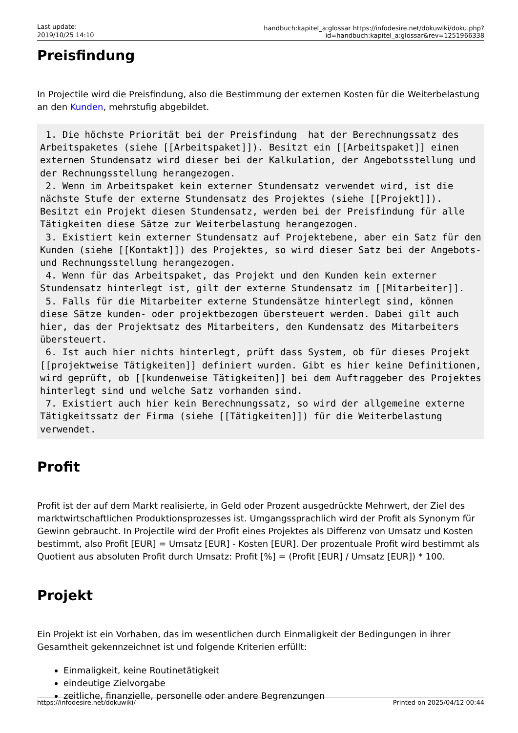Last update:
2019/10/25 14:10
handbuch:kapitel_a:glossar https://infodesire.net/dokuwiki/doku.php?id=handbuch:kapitel_a:glossar&rev=1251966338
Preisfindung
In Projectile wird die Preisfindung, also die Bestimmung der externen Kosten für die Weiterbelastung an den Kunden, mehrstufig abgebildet.
 1. Die höchste Priorität bei der Preisfindung  hat der Berechnungssatz des Arbeitspaketes (siehe [[Arbeitspaket]]). Besitzt ein [[Arbeitspaket]] einen externen Stundensatz wird dieser bei der Kalkulation, der Angebotsstellung und der Rechnungsstellung herangezogen.
 2. Wenn im Arbeitspaket kein externer Stundensatz verwendet wird, ist die nächste Stufe der externe Stundensatz des Projektes (siehe [[Projekt]]). Besitzt ein Projekt diesen Stundensatz, werden bei der Preisfindung für alle Tätigkeiten diese Sätze zur Weiterbelastung herangezogen.
 3. Existiert kein externer Stundensatz auf Projektebene, aber ein Satz für den Kunden (siehe [[Kontakt]]) des Projektes, so wird dieser Satz bei der Angebots- und Rechnungsstellung herangezogen.
 4. Wenn für das Arbeitspaket, das Projekt und den Kunden kein externer Stundensatz hinterlegt ist, gilt der externe Stundensatz im [[Mitarbeiter]].
 5. Falls für die Mitarbeiter externe Stundensätze hinterlegt sind, können diese Sätze kunden- oder projektbezogen übersteuert werden. Dabei gilt auch hier, das der Projektsatz des Mitarbeiters, den Kundensatz des Mitarbeiters übersteuert.
 6. Ist auch hier nichts hinterlegt, prüft dass System, ob für dieses Projekt [[projektweise Tätigkeiten]] definiert wurden. Gibt es hier keine Definitionen, wird geprüft, ob [[kundenweise Tätigkeiten]] bei dem Auftraggeber des Projektes hinterlegt sind und welche Satz vorhanden sind.
 7. Existiert auch hier kein Berechnungssatz, so wird der allgemeine externe Tätigkeitssatz der Firma (siehe [[Tätigkeiten]]) für die Weiterbelastung verwendet.
Profit
Profit ist der auf dem Markt realisierte, in Geld oder Prozent ausgedrückte Mehrwert, der Ziel des marktwirtschaftlichen Produktionsprozesses ist. Umgangssprachlich wird der Profit als Synonym für Gewinn gebraucht. In Projectile wird der Profit eines Projektes als Differenz von Umsatz und Kosten bestimmt, also Profit [EUR] = Umsatz [EUR] - Kosten [EUR]. Der prozentuale Profit wird bestimmt als Quotient aus absoluten Profit durch Umsatz: Profit [%] = (Profit [EUR] / Umsatz [EUR]) * 100.
Projekt
Ein Projekt ist ein Vorhaben, das im wesentlichen durch Einmaligkeit der Bedingungen in ihrer Gesamtheit gekennzeichnet ist und folgende Kriterien erfüllt:
Einmaligkeit, keine Routinetätigkeit
eindeutige Zielvorgabe
zeitliche, finanzielle, personelle oder andere Begrenzungen
https://infodesire.net/dokuwiki/ Printed on 2025/04/12 00:44